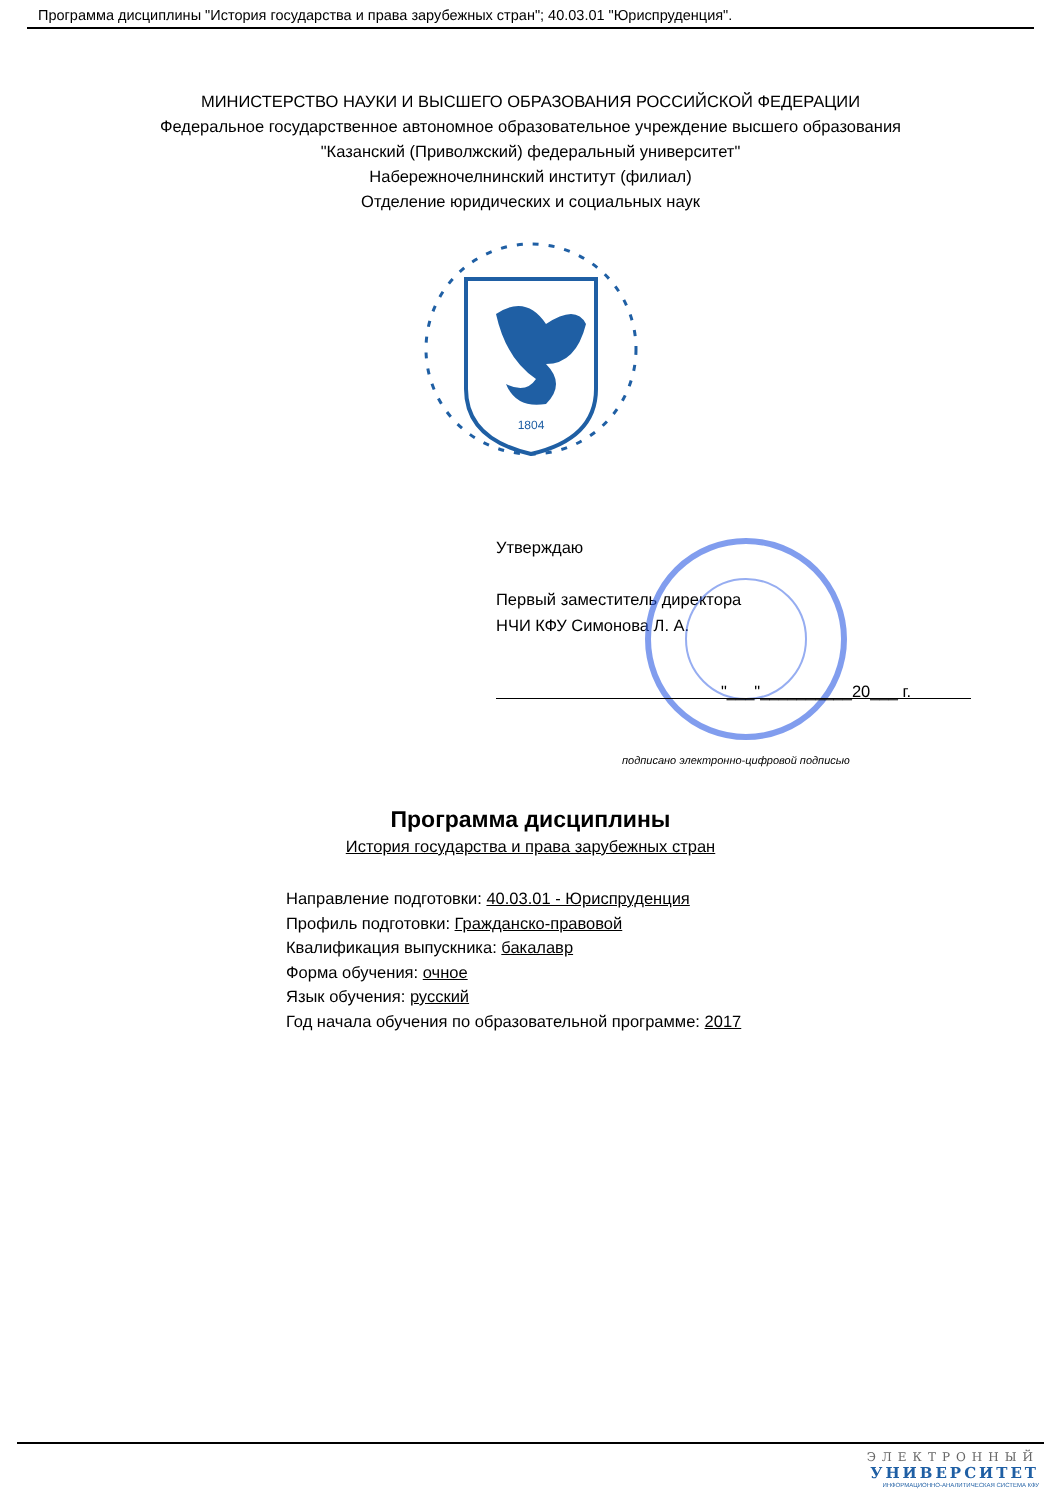Программа дисциплины "История государства и права зарубежных стран"; 40.03.01 "Юриспруденция".
МИНИСТЕРСТВО НАУКИ И ВЫСШЕГО ОБРАЗОВАНИЯ РОССИЙСКОЙ ФЕДЕРАЦИИ
Федеральное государственное автономное образовательное учреждение высшего образования
"Казанский (Приволжский) федеральный университет"
Набережночелнинский институт (филиал)
Отделение юридических и социальных наук
1804
Утверждаю
Первый заместитель директора
НЧИ КФУ Симонова Л. А.
"___"__________20___ г.
подписано электронно-цифровой подписью
Программа дисциплины
История государства и права зарубежных стран
Направление подготовки: 40.03.01 - Юриспруденция
Профиль подготовки: Гражданско-правовой
Квалификация выпускника: бакалавр
Форма обучения: очное
Язык обучения: русский
Год начала обучения по образовательной программе: 2017
ЭЛЕКТРОННЫЙ
УНИВЕРСИТЕТ
ИНФОРМАЦИОННО-АНАЛИТИЧЕСКАЯ СИСТЕМА КФУ